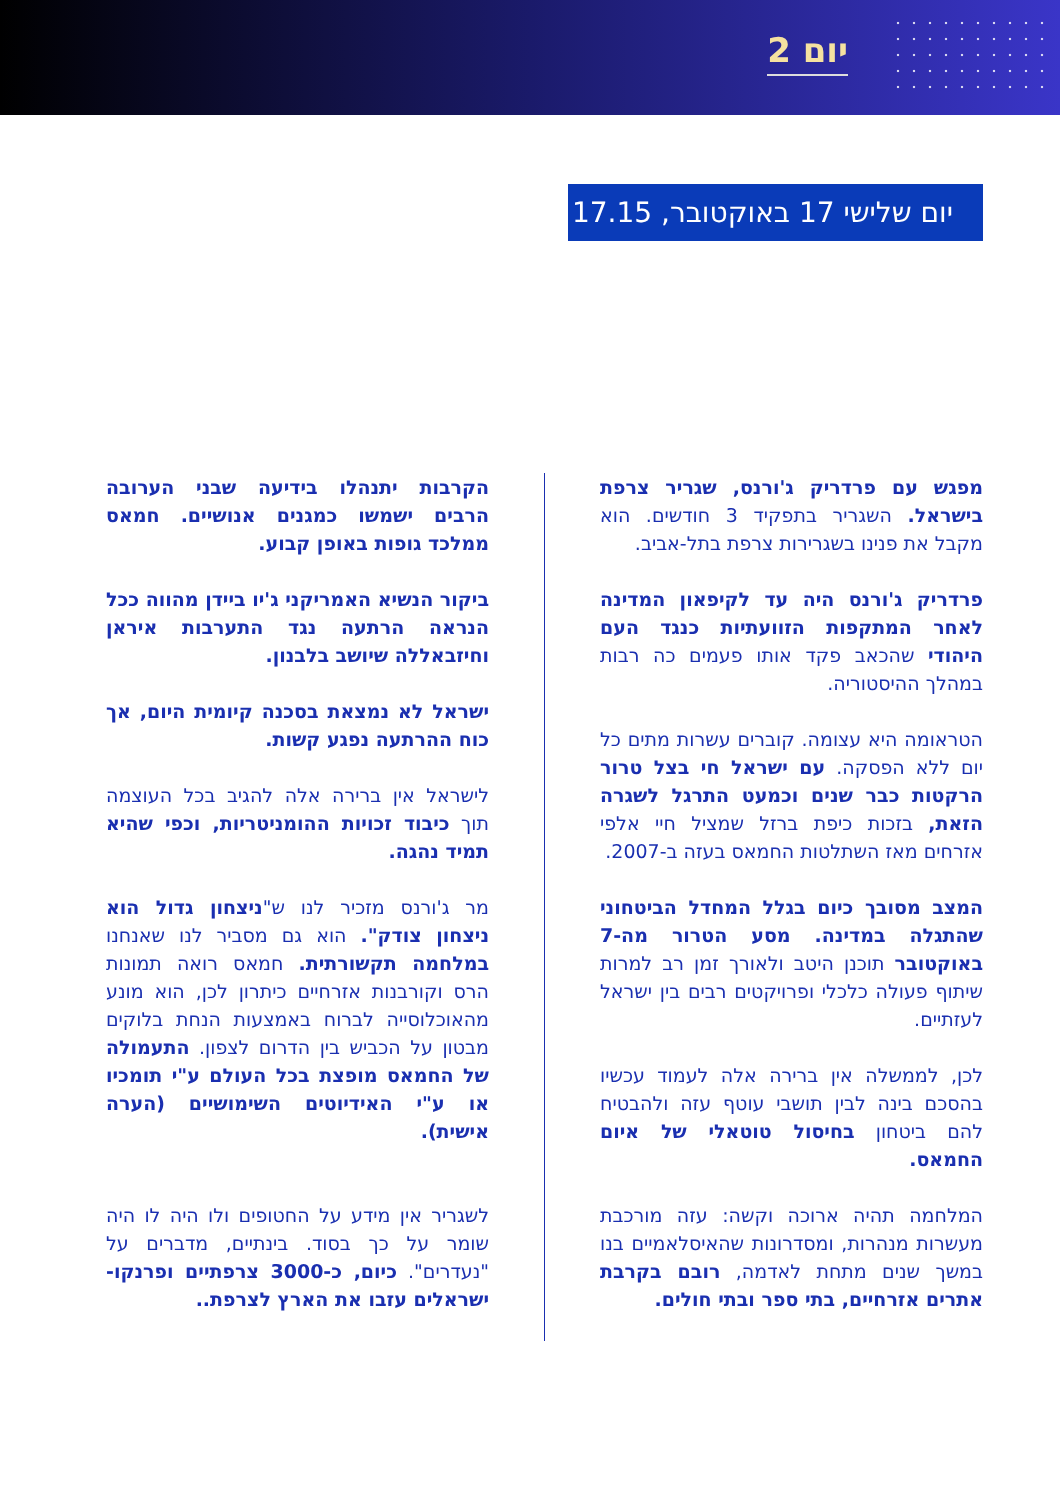יום 2
יום שלישי 17 באוקטובר, 17.15
מפגש עם פרדריק ג'ורנס, שגריר צרפת בישראל. השגריר בתפקיד 3 חודשים. הוא מקבל את פנינו בשגרירות צרפת בתל-אביב.
פרדריק ג'ורנס היה עד לקיפאון המדינה לאחר המתקפות הזוועתיות כנגד העם היהודי שהכאב פקד אותו פעמים כה רבות במהלך ההיסטוריה.
הטראומה היא עצומה. קוברים עשרות מתים כל יום ללא הפסקה. עם ישראל חי בצל טרור הרקטות כבר שנים וכמעט התרגל לשגרה הזאת, בזכות כיפת ברזל שמציל חיי אלפי אזרחים מאז השתלטות החמאס בעזה ב-2007.
המצב מסובך כיום בגלל המחדל הביטחוני שהתגלה במדינה. מסע הטרור מה-7 באוקטובר תוכנן היטב ולאורך זמן רב למרות שיתוף פעולה כלכלי ופרויקטים רבים בין ישראל לעזתיים.
לכן, לממשלה אין ברירה אלה לעמוד עכשיו בהסכם בינה לבין תושבי עוטף עזה ולהבטיח להם ביטחון בחיסול טוטאלי של איום החמאס.
המלחמה תהיה ארוכה וקשה: עזה מורכבת מעשרות מנהרות, ומסדרונות שהאיסלאמיים בנו במשך שנים מתחת לאדמה, רובם בקרבת אתרים אזרחיים, בתי ספר ובתי חולים.
הקרבות יתנהלו בידיעה שבני הערובה הרבים ישמשו כמגנים אנושיים. חמאס ממלכד גופות באופן קבוע.
ביקור הנשיא האמריקני ג'יו ביידן מהווה ככל הנראה הרתעה נגד התערבות איראן וחיזבאללה שיושב בלבנון.
ישראל לא נמצאת בסכנה קיומית היום, אך כוח ההרתעה נפגע קשות.
לישראל אין ברירה אלה להגיב בכל העוצמה תוך כיבוד זכויות ההומניטריות, וכפי שהיא תמיד נהגה.
מר ג'ורנס מזכיר לנו ש"ניצחון גדול הוא ניצחון צודק". הוא גם מסביר לנו שאנחנו במלחמה תקשורתית. חמאס רואה תמונות הרס וקורבנות אזרחיים כיתרון לכן, הוא מונע מהאוכלוסייה לברוח באמצעות הנחת בלוקים מבטון על הכביש בין הדרום לצפון. התעמולה של החמאס מופצת בכל העולם ע"י תומכיו או ע"י האידיוטים השימושיים (הערה אישית).
לשגריר אין מידע על החטופים ולו היה לו היה שומר על כך בסוד. בינתיים, מדברים על "נעדרים". כיום, כ-3000 צרפתיים ופרנקו-ישראלים עזבו את הארץ לצרפת..